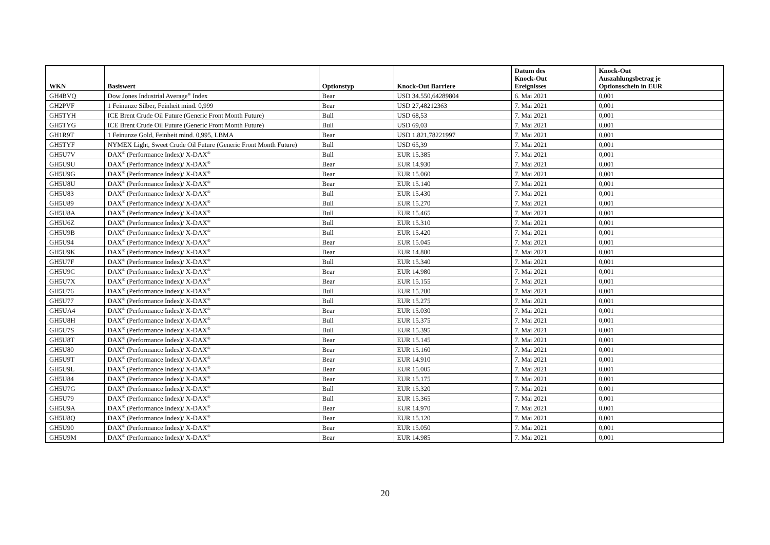| WKN | Basiswert | Optionstyp | Knock-Out Barriere | Datum des Knock-Out Ereignisses | Knock-Out Auszahlungsbetrag je Optionsschein in EUR |
| --- | --- | --- | --- | --- | --- |
| GH4BVQ | Dow Jones Industrial Average<sup>®</sup> Index | Bear | USD 34.550,64289804 | 6. Mai 2021 | 0,001 |
| GH2PVF | 1 Feinunze Silber, Feinheit mind. 0,999 | Bear | USD 27,48212363 | 7. Mai 2021 | 0,001 |
| GH5TYH | ICE Brent Crude Oil Future (Generic Front Month Future) | Bull | USD 68,53 | 7. Mai 2021 | 0,001 |
| GH5TYG | ICE Brent Crude Oil Future (Generic Front Month Future) | Bull | USD 69,03 | 7. Mai 2021 | 0,001 |
| GH1R9T | 1 Feinunze Gold, Feinheit mind. 0,995, LBMA | Bear | USD 1.821,78221997 | 7. Mai 2021 | 0,001 |
| GH5TYF | NYMEX Light, Sweet Crude Oil Future (Generic Front Month Future) | Bull | USD 65,39 | 7. Mai 2021 | 0,001 |
| GH5U7V | DAX<sup>®</sup> (Performance Index)/ X-DAX<sup>®</sup> | Bull | EUR 15.385 | 7. Mai 2021 | 0,001 |
| GH5U9U | DAX<sup>®</sup> (Performance Index)/ X-DAX<sup>®</sup> | Bear | EUR 14.930 | 7. Mai 2021 | 0,001 |
| GH5U9G | DAX<sup>®</sup> (Performance Index)/ X-DAX<sup>®</sup> | Bear | EUR 15.060 | 7. Mai 2021 | 0,001 |
| GH5U8U | DAX<sup>®</sup> (Performance Index)/ X-DAX<sup>®</sup> | Bear | EUR 15.140 | 7. Mai 2021 | 0,001 |
| GH5U83 | DAX<sup>®</sup> (Performance Index)/ X-DAX<sup>®</sup> | Bull | EUR 15.430 | 7. Mai 2021 | 0,001 |
| GH5U89 | DAX<sup>®</sup> (Performance Index)/ X-DAX<sup>®</sup> | Bull | EUR 15.270 | 7. Mai 2021 | 0,001 |
| GH5U8A | DAX<sup>®</sup> (Performance Index)/ X-DAX<sup>®</sup> | Bull | EUR 15.465 | 7. Mai 2021 | 0,001 |
| GH5U6Z | DAX<sup>®</sup> (Performance Index)/ X-DAX<sup>®</sup> | Bull | EUR 15.310 | 7. Mai 2021 | 0,001 |
| GH5U9B | DAX<sup>®</sup> (Performance Index)/ X-DAX<sup>®</sup> | Bull | EUR 15.420 | 7. Mai 2021 | 0,001 |
| GH5U94 | DAX<sup>®</sup> (Performance Index)/ X-DAX<sup>®</sup> | Bear | EUR 15.045 | 7. Mai 2021 | 0,001 |
| GH5U9K | DAX<sup>®</sup> (Performance Index)/ X-DAX<sup>®</sup> | Bear | EUR 14.880 | 7. Mai 2021 | 0,001 |
| GH5U7F | DAX<sup>®</sup> (Performance Index)/ X-DAX<sup>®</sup> | Bull | EUR 15.340 | 7. Mai 2021 | 0,001 |
| GH5U9C | DAX<sup>®</sup> (Performance Index)/ X-DAX<sup>®</sup> | Bear | EUR 14.980 | 7. Mai 2021 | 0,001 |
| GH5U7X | DAX<sup>®</sup> (Performance Index)/ X-DAX<sup>®</sup> | Bear | EUR 15.155 | 7. Mai 2021 | 0,001 |
| GH5U76 | DAX<sup>®</sup> (Performance Index)/ X-DAX<sup>®</sup> | Bull | EUR 15.280 | 7. Mai 2021 | 0,001 |
| GH5U77 | DAX<sup>®</sup> (Performance Index)/ X-DAX<sup>®</sup> | Bull | EUR 15.275 | 7. Mai 2021 | 0,001 |
| GH5UA4 | DAX<sup>®</sup> (Performance Index)/ X-DAX<sup>®</sup> | Bear | EUR 15.030 | 7. Mai 2021 | 0,001 |
| GH5U8H | DAX<sup>®</sup> (Performance Index)/ X-DAX<sup>®</sup> | Bull | EUR 15.375 | 7. Mai 2021 | 0,001 |
| GH5U7S | DAX<sup>®</sup> (Performance Index)/ X-DAX<sup>®</sup> | Bull | EUR 15.395 | 7. Mai 2021 | 0,001 |
| GH5U8T | DAX<sup>®</sup> (Performance Index)/ X-DAX<sup>®</sup> | Bear | EUR 15.145 | 7. Mai 2021 | 0,001 |
| GH5U80 | DAX<sup>®</sup> (Performance Index)/ X-DAX<sup>®</sup> | Bear | EUR 15.160 | 7. Mai 2021 | 0,001 |
| GH5U9T | DAX<sup>®</sup> (Performance Index)/ X-DAX<sup>®</sup> | Bear | EUR 14.910 | 7. Mai 2021 | 0,001 |
| GH5U9L | DAX<sup>®</sup> (Performance Index)/ X-DAX<sup>®</sup> | Bear | EUR 15.005 | 7. Mai 2021 | 0,001 |
| GH5U84 | DAX<sup>®</sup> (Performance Index)/ X-DAX<sup>®</sup> | Bear | EUR 15.175 | 7. Mai 2021 | 0,001 |
| GH5U7G | DAX<sup>®</sup> (Performance Index)/ X-DAX<sup>®</sup> | Bull | EUR 15.320 | 7. Mai 2021 | 0,001 |
| GH5U79 | DAX<sup>®</sup> (Performance Index)/ X-DAX<sup>®</sup> | Bull | EUR 15.365 | 7. Mai 2021 | 0,001 |
| GH5U9A | DAX<sup>®</sup> (Performance Index)/ X-DAX<sup>®</sup> | Bear | EUR 14.970 | 7. Mai 2021 | 0,001 |
| GH5U8Q | DAX<sup>®</sup> (Performance Index)/ X-DAX<sup>®</sup> | Bear | EUR 15.120 | 7. Mai 2021 | 0,001 |
| GH5U90 | DAX<sup>®</sup> (Performance Index)/ X-DAX<sup>®</sup> | Bear | EUR 15.050 | 7. Mai 2021 | 0,001 |
| GH5U9M | DAX<sup>®</sup> (Performance Index)/ X-DAX<sup>®</sup> | Bear | EUR 14.985 | 7. Mai 2021 | 0,001 |
20